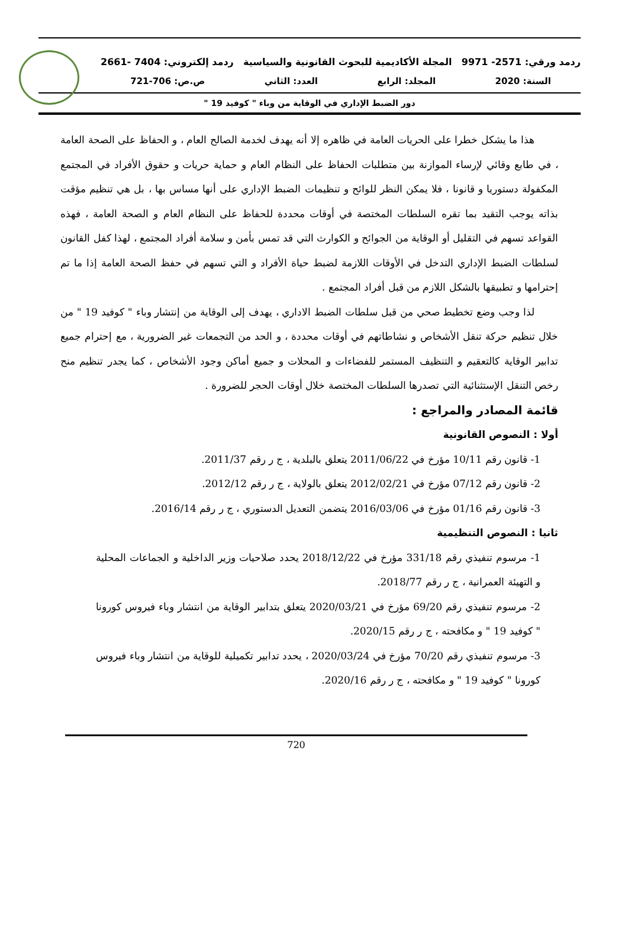ردمد ورقي: 2571- 9971 المجلة الأكاديمية للبحوث القانونية والسياسية ردمد إلكتروني: 7404 -2661
السنة: 2020 المجلد: الرابع العدد: الثاني ص.ص: 706-721
دور الضبط الإداري في الوقاية من وباء " كوفيد 19 "
هذا ما يشكل خطرا على الحريات العامة في ظاهره إلا أنه يهدف لخدمة الصالح العام ، و الحفاظ على الصحة العامة ، في طابع وقائي لإرساء الموازنة بين متطلبات الحفاظ على النظام العام و حماية حريات و حقوق الأفراد في المجتمع المكفولة دستوريا و قانونا ، فلا يمكن النظر للوائح و تنظيمات الضبط الإداري على أنها مساس بها ، بل هي تنظيم مؤقت بذاته يوجب التقيد بما تقره السلطات المختصة في أوقات محددة للحفاظ على النظام العام و الصحة العامة ، فهذه القواعد تسهم في التقليل أو الوقاية من الجوائح و الكوارث التي قد تمس بأمن و سلامة أفراد المجتمع ، لهذا كفل القانون لسلطات الضبط الإداري التدخل في الأوقات اللازمة لضبط حياة الأفراد و التي تسهم في حفظ الصحة العامة إذا ما تم إحترامها و تطبيقها بالشكل اللازم من قبل أفراد المجتمع .
لذا وجب وضع تخطيط صحي من قبل سلطات الضبط الاداري ، يهدف إلى الوقاية من إنتشار وباء " كوفيد 19 " من خلال تنظيم حركة تنقل الأشخاص و نشاطاتهم في أوقات محددة ، و الحد من التجمعات غير الضرورية ، مع إحترام جميع تدابير الوقاية كالتعقيم و التنظيف المستمر للفضاءات و المحلات و جميع أماكن وجود الأشخاص ، كما يجدر تنظيم منح رخص التنقل الإستثنائية التي تصدرها السلطات المختصة خلال أوقات الحجر للضرورة .
قائمة المصادر والمراجع :
أولا : النصوص القانونية
1- قانون رقم 10/11 مؤرخ في 2011/06/22 يتعلق بالبلدية ، ج ر رقم 2011/37.
2- قانون رقم 07/12 مؤرخ في 2012/02/21 يتعلق بالولاية ، ج ر رقم 2012/12.
3- قانون رقم 01/16 مؤرخ في 2016/03/06 يتضمن التعديل الدستوري ، ج ر رقم 2016/14.
ثانيا : النصوص التنظيمية
1- مرسوم تنفيذي رقم 331/18 مؤرخ في 2018/12/22 يحدد صلاحيات وزير الداخلية و الجماعات المحلية و التهيئة العمرانية ، ج ر رقم 2018/77.
2- مرسوم تنفيذي رقم 69/20 مؤرخ في 2020/03/21 يتعلق بتدابير الوقاية من انتشار وباء فيروس كورونا " كوفيد 19 " و مكافحته ، ج ر رقم 2020/15.
3- مرسوم تنفيذي رقم 70/20 مؤرخ في 2020/03/24 ، يحدد تدابير تكميلية للوقاية من انتشار وباء فيروس كورونا " كوفيد 19 " و مكافحته ، ج ر رقم 2020/16.
720